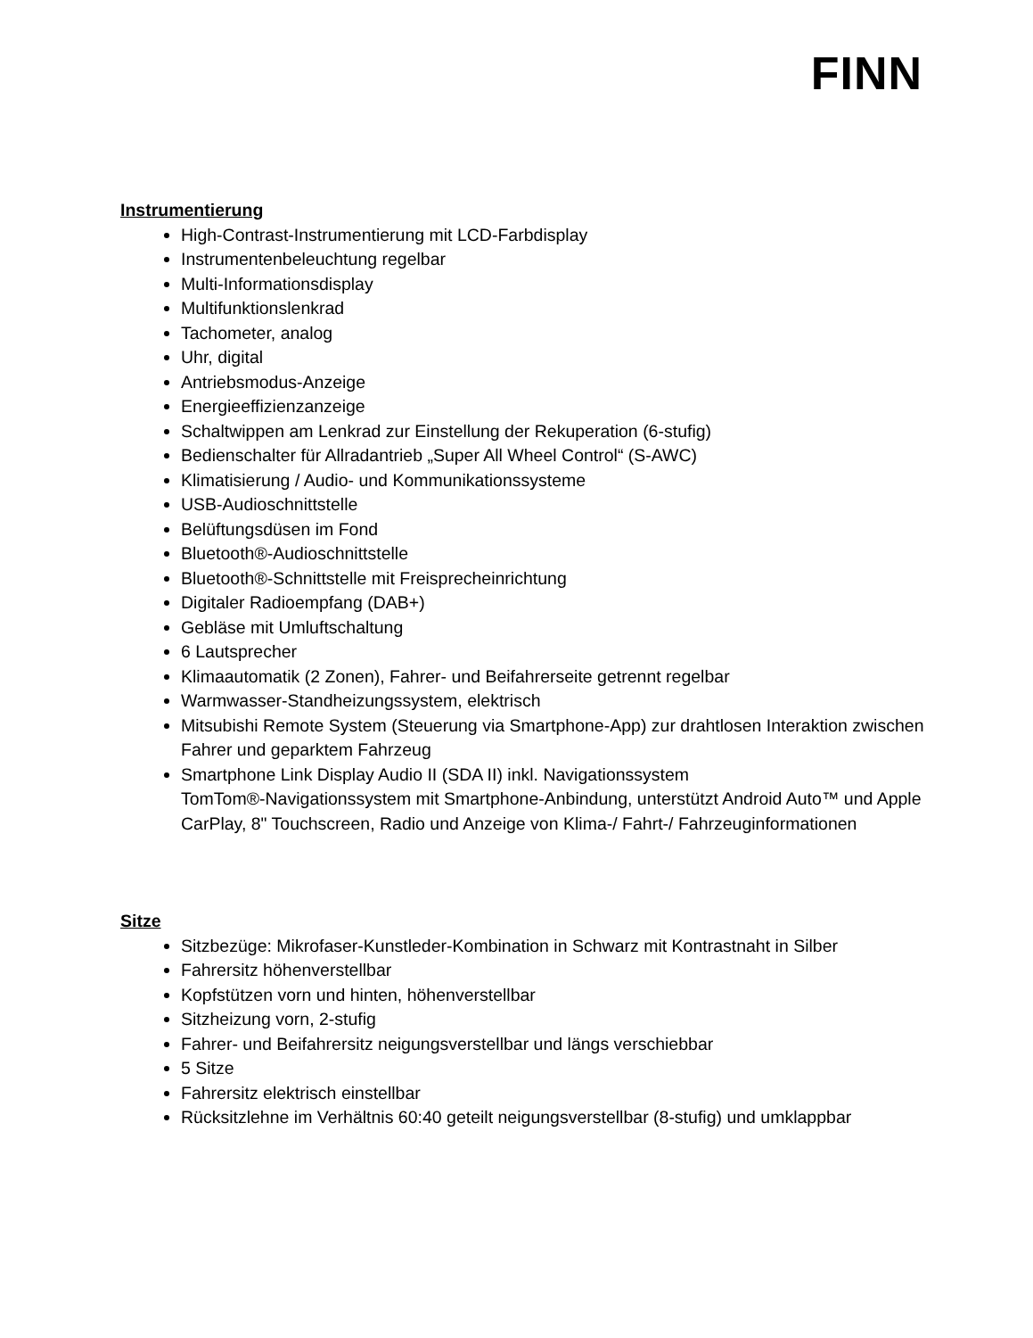FINN
Instrumentierung
High-Contrast-Instrumentierung mit LCD-Farbdisplay
Instrumentenbeleuchtung regelbar
Multi-Informationsdisplay
Multifunktionslenkrad
Tachometer, analog
Uhr, digital
Antriebsmodus-Anzeige
Energieeffizienzanzeige
Schaltwippen am Lenkrad zur Einstellung der Rekuperation (6-stufig)
Bedienschalter für Allradantrieb „Super All Wheel Control“ (S-AWC)
Klimatisierung / Audio- und Kommunikationssysteme
USB-Audioschnittstelle
Belüftungsdüsen im Fond
Bluetooth®-Audioschnittstelle
Bluetooth®-Schnittstelle mit Freisprecheinrichtung
Digitaler Radioempfang (DAB+)
Gebläse mit Umluftschaltung
6 Lautsprecher
Klimaautomatik (2 Zonen), Fahrer- und Beifahrerseite getrennt regelbar
Warmwasser-Standheizungssystem, elektrisch
Mitsubishi Remote System (Steuerung via Smartphone-App) zur drahtlosen Interaktion zwischen Fahrer und geparktem Fahrzeug
Smartphone Link Display Audio II (SDA II) inkl. Navigationssystem
TomTom®-Navigationssystem mit Smartphone-Anbindung, unterstützt Android Auto™ und Apple CarPlay, 8" Touchscreen, Radio und Anzeige von Klima-/ Fahrt-/ Fahrzeuginformationen
Sitze
Sitzbezüge: Mikrofaser-Kunstleder-Kombination in Schwarz mit Kontrastnaht in Silber
Fahrersitz höhenverstellbar
Kopfstützen vorn und hinten, höhenverstellbar
Sitzheizung vorn, 2-stufig
Fahrer- und Beifahrersitz neigungsverstellbar und längs verschiebbar
5 Sitze
Fahrersitz elektrisch einstellbar
Rücksitzlehne im Verhältnis 60:40 geteilt neigungsverstellbar (8-stufig) und umklappbar